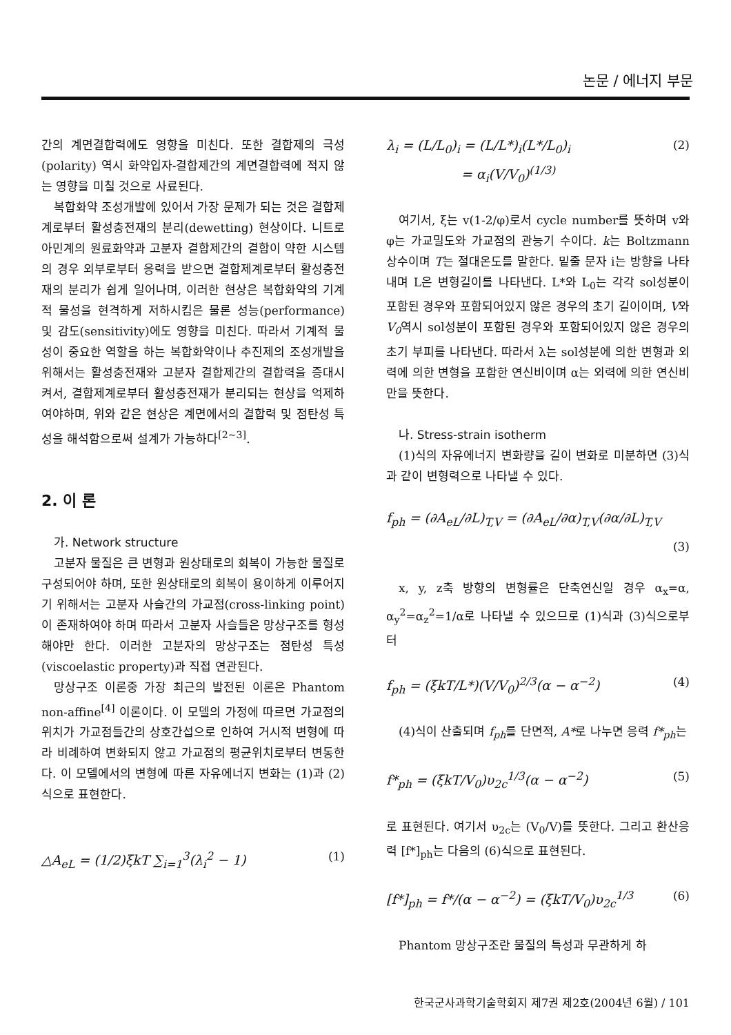논문 / 에너지 부문
간의 계면결합력에도 영향을 미친다. 또한 결합제의 극성(polarity) 역시 화약입자-결합제간의 계면결합력에 적지 않는 영향을 미칠 것으로 사료된다.
복합화약 조성개발에 있어서 가장 문제가 되는 것은 결합제계로부터 활성충전재의 분리(dewetting) 현상이다. 니트로아민계의 원료화약과 고분자 결합제간의 결합이 약한 시스템의 경우 외부로부터 응력을 받으면 결합제계로부터 활성충전재의 분리가 쉽게 일어나며, 이러한 현상은 복합화약의 기계적 물성을 현격하게 저하시킴은 물론 성능(performance) 및 감도(sensitivity)에도 영향을 미친다. 따라서 기계적 물성이 중요한 역할을 하는 복합화약이나 추진제의 조성개발을 위해서는 활성충전재와 고분자 결합제간의 결합력을 증대시켜서, 결합제계로부터 활성충전재가 분리되는 현상을 억제하여야하며, 위와 같은 현상은 계면에서의 결합력 및 점탄성 특성을 해석함으로써 설계가 가능하다<sup>[2~3]</sup>.
2. 이 론
가. Network structure
고분자 물질은 큰 변형과 원상태로의 회복이 가능한 물질로 구성되어야 하며, 또한 원상태로의 회복이 용이하게 이루어지기 위해서는 고분자 사슬간의 가교점(cross-linking point)이 존재하여야 하며 따라서 고분자 사슬들은 망상구조를 형성해야만 한다. 이러한 고분자의 망상구조는 점탄성 특성(viscoelastic property)과 직접 연관된다.
망상구조 이론중 가장 최근의 발전된 이론은 Phantom non-affine<sup>[4]</sup> 이론이다. 이 모델의 가정에 따르면 가교점의 위치가 가교점들간의 상호간섭으로 인하여 거시적 변형에 따라 비례하여 변화되지 않고 가교점의 평균위치로부터 변동한다. 이 모델에서의 변형에 따른 자유에너지 변화는 (1)과 (2)식으로 표현한다.
△A<sub>eL</sub> = (1/2)ξkT ∑<sub>i=1</sub><sup>3</sup>(λ<sub>i</sub><sup>2</sup> − 1) (1)
λ<sub>i</sub> = (L/L<sub>0</sub>)<sub>i</sub> = (L/L*)<sub>i</sub>(L*/L<sub>0</sub>)<sub>i</sub>
= α<sub>i</sub>(V/V<sub>0</sub>)<sup>(1/3)</sup> (2)
여기서, ξ는 v(1-2/φ)로서 cycle number를 뜻하며 v와 φ는 가교밀도와 가교점의 관능기 수이다. k는 Boltzmann 상수이며 T는 절대온도를 말한다. 밑줄 문자 i는 방향을 나타내며 L은 변형길이를 나타낸다. L*와 L<sub>0</sub>는 각각 sol성분이 포함된 경우와 포함되어있지 않은 경우의 초기 길이이며, V와 V<sub>0</sub>역시 sol성분이 포함된 경우와 포함되어있지 않은 경우의 초기 부피를 나타낸다. 따라서 λ는 sol성분에 의한 변형과 외력에 의한 변형을 포함한 연신비이며 α는 외력에 의한 연신비만을 뜻한다.
나. Stress-strain isotherm
(1)식의 자유에너지 변화량을 길이 변화로 미분하면 (3)식과 같이 변형력으로 나타낼 수 있다.
f<sub>ph</sub> = (∂A<sub>eL</sub>/∂L)<sub>T,V</sub> = (∂A<sub>eL</sub>/∂α)<sub>T,V</sub>(∂α/∂L)<sub>T,V</sub>
(3)
x, y, z축 방향의 변형률은 단축연신일 경우 α<sub>x</sub>=α, α<sub>y</sub><sup>2</sup>=α<sub>z</sub><sup>2</sup>=1/α로 나타낼 수 있으므로 (1)식과 (3)식으로부터
f<sub>ph</sub> = (ξkT/L*)(V/V<sub>0</sub>)<sup>2/3</sup>(α − α<sup>−2</sup>) (4)
(4)식이 산출되며 f<sub>ph</sub>를 단면적, A*로 나누면 응력 f*<sub>ph</sub>는
f*<sub>ph</sub> = (ξkT/V<sub>0</sub>)υ<sub>2c</sub><sup>1/3</sup>(α − α<sup>−2</sup>) (5)
로 표현된다. 여기서 υ<sub>2c</sub>는 (V<sub>0</sub>/V)를 뜻한다. 그리고 환산응력 [f*]<sub>ph</sub>는 다음의 (6)식으로 표현된다.
[f*]<sub>ph</sub> = f*/(α − α<sup>−2</sup>) = (ξkT/V<sub>0</sub>)υ<sub>2c</sub><sup>1/3</sup> (6)
Phantom 망상구조란 물질의 특성과 무관하게 하
한국군사과학기술학회지 제7권 제2호(2004년 6월) / 101